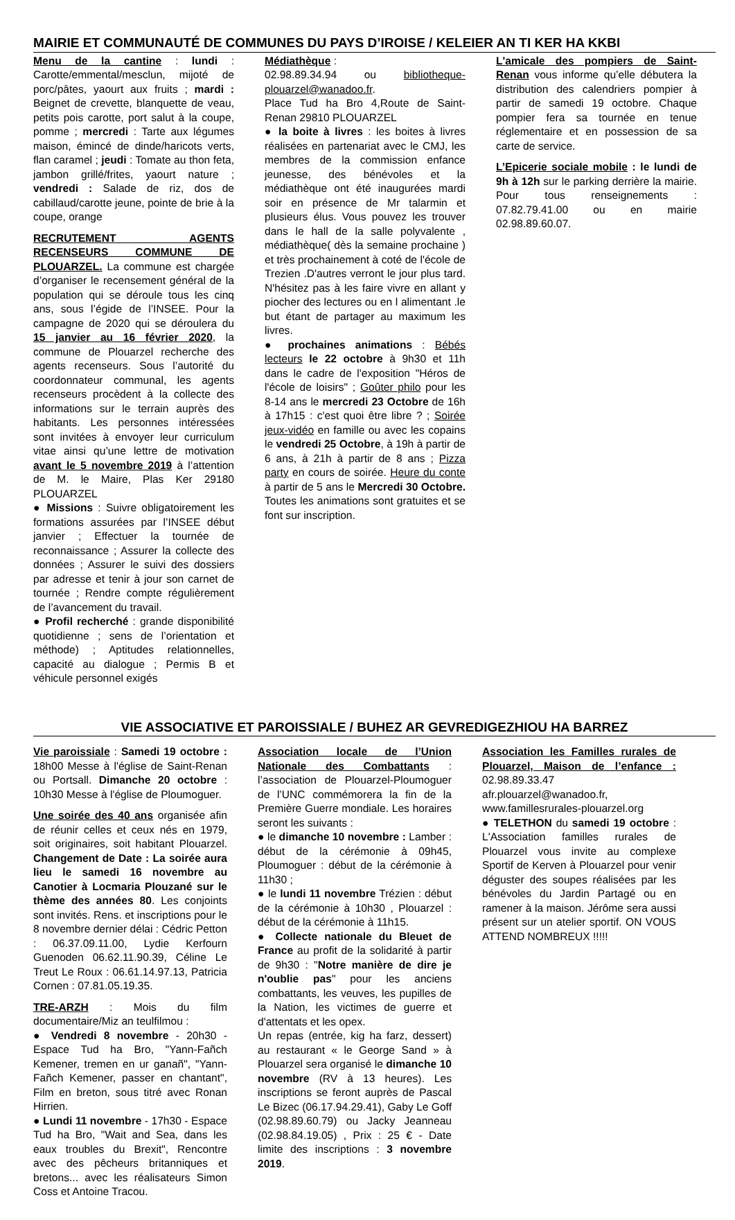MAIRIE ET COMMUNAUTÉ DE COMMUNES DU PAYS D’IROISE / KELEIER AN TI KER HA KKBI
Menu de la cantine : lundi : Carotte/emmental/mesclun, mijoté de porc/pâtes, yaourt aux fruits ; mardi : Beignet de crevette, blanquette de veau, petits pois carotte, port salut à la coupe, pomme ; mercredi : Tarte aux légumes maison, émincé de dinde/haricots verts, flan caramel ; jeudi : Tomate au thon feta, jambon grillé/frites, yaourt nature ; vendredi : Salade de riz, dos de cabillaud/carotte jeune, pointe de brie à la coupe, orange
RECRUTEMENT AGENTS RECENSEURS COMMUNE DE PLOUARZEL. La commune est chargée d’organiser le recensement général de la population qui se déroule tous les cinq ans, sous l’égide de l’INSEE. Pour la campagne de 2020 qui se déroulera du 15 janvier au 16 février 2020, la commune de Plouarzel recherche des agents recenseurs. Sous l’autorité du coordonnateur communal, les agents recenseurs procèdent à la collecte des informations sur le terrain auprès des habitants. Les personnes intéressées sont invitées à envoyer leur curriculum vitae ainsi qu’une lettre de motivation avant le 5 novembre 2019 à l’attention de M. le Maire, Plas Ker 29180 PLOUARZEL
● Missions : Suivre obligatoirement les formations assurées par l’INSEE début janvier ; Effectuer la tournée de reconnaissance ; Assurer la collecte des données ; Assurer le suivi des dossiers par adresse et tenir à jour son carnet de tournée ; Rendre compte régulièrement de l’avancement du travail.
● Profil recherché : grande disponibilité quotidienne ; sens de l’orientation et méthode) ; Aptitudes relationnelles, capacité au dialogue ; Permis B et véhicule personnel exigés
Médiathèque :
02.98.89.34.94 ou bibliotheque-plouarzel@wanadoo.fr.
Place Tud ha Bro 4,Route de Saint-Renan 29810 PLOUARZEL
● la boite à livres : les boites à livres réalisées en partenariat avec le CMJ, les membres de la commission enfance jeunesse, des bénévoles et la médiathèque ont été inaugurées mardi soir en présence de Mr talarmin et plusieurs élus. Vous pouvez les trouver dans le hall de la salle polyvalente , médiathèque( dès la semaine prochaine ) et très prochainement à coté de l'école de Trezien .D'autres verront le jour plus tard. N'hésitez pas à les faire vivre en allant y piocher des lectures ou en l alimentant .le but étant de partager au maximum les livres.
● prochaines animations : Bébés lecteurs le 22 octobre à 9h30 et 11h dans le cadre de l'exposition "Héros de l'école de loisirs" ; Goûter philo pour les 8-14 ans le mercredi 23 Octobre de 16h à 17h15 : c'est quoi être libre ? ; Soirée jeux-vidéo en famille ou avec les copains le vendredi 25 Octobre, à 19h à partir de 6 ans, à 21h à partir de 8 ans ; Pizza party en cours de soirée. Heure du conte à partir de 5 ans le Mercredi 30 Octobre. Toutes les animations sont gratuites et se font sur inscription.
L'amicale des pompiers de Saint-Renan vous informe qu’elle débutera la distribution des calendriers pompier à partir de samedi 19 octobre. Chaque pompier fera sa tournée en tenue réglementaire et en possession de sa carte de service.
L’Epicerie sociale mobile : le lundi de 9h à 12h sur le parking derrière la mairie. Pour tous renseignements : 07.82.79.41.00 ou en mairie 02.98.89.60.07.
VIE ASSOCIATIVE ET PAROISSIALE / BUHEZ AR GEVREDIGEZHIOU HA BARREZ
Vie paroissiale : Samedi 19 octobre : 18h00 Messe à l'église de Saint-Renan ou Portsall. Dimanche 20 octobre : 10h30 Messe à l'église de Ploumoguer.
Une soirée des 40 ans organisée afin de réunir celles et ceux nés en 1979, soit originaires, soit habitant Plouarzel. Changement de Date : La soirée aura lieu le samedi 16 novembre au Canotier à Locmaria Plouzané sur le thème des années 80. Les conjoints sont invités. Rens. et inscriptions pour le 8 novembre dernier délai : Cédric Petton : 06.37.09.11.00, Lydie Kerfourn Guenoden 06.62.11.90.39, Céline Le Treut Le Roux : 06.61.14.97.13, Patricia Cornen : 07.81.05.19.35.
TRE-ARZH : Mois du film documentaire/Miz an teulfilmou :
● Vendredi 8 novembre - 20h30 - Espace Tud ha Bro, "Yann-Fañch Kemener, tremen en ur ganañ", "Yann-Fañch Kemener, passer en chantant", Film en breton, sous titré avec Ronan Hirrien.
● Lundi 11 novembre - 17h30 - Espace Tud ha Bro, "Wait and Sea, dans les eaux troubles du Brexit", Rencontre avec des pêcheurs britanniques et bretons... avec les réalisateurs Simon Coss et Antoine Tracou.
Association locale de l’Union Nationale des Combattants : l’association de Plouarzel-Ploumoguer de l’UNC commémorera la fin de la Première Guerre mondiale. Les horaires seront les suivants :
● le dimanche 10 novembre : Lamber : début de la cérémonie à 09h45, Ploumoguer : début de la cérémonie à 11h30 ;
● le lundi 11 novembre Trézien : début de la cérémonie à 10h30 , Plouarzel : début de la cérémonie à 11h15.
● Collecte nationale du Bleuet de France au profit de la solidarité à partir de 9h30 : "Notre manière de dire je n'oublie pas" pour les anciens combattants, les veuves, les pupilles de la Nation, les victimes de guerre et d'attentats et les opex.
Un repas (entrée, kig ha farz, dessert) au restaurant « le George Sand » à Plouarzel sera organisé le dimanche 10 novembre (RV à 13 heures). Les inscriptions se feront auprès de Pascal Le Bizec (06.17.94.29.41), Gaby Le Goff (02.98.89.60.79) ou Jacky Jeanneau (02.98.84.19.05) , Prix : 25 € - Date limite des inscriptions : 3 novembre 2019.
Association les Familles rurales de Plouarzel, Maison de l’enfance : 02.98.89.33.47 afr.plouarzel@wanadoo.fr, www.famillesrurales-plouarzel.org
● TELETHON du samedi 19 octobre : L'Association familles rurales de Plouarzel vous invite au complexe Sportif de Kerven à Plouarzel pour venir déguster des soupes réalisées par les bénévoles du Jardin Partagé ou en ramener à la maison. Jérôme sera aussi présent sur un atelier sportif. ON VOUS ATTEND NOMBREUX !!!!!